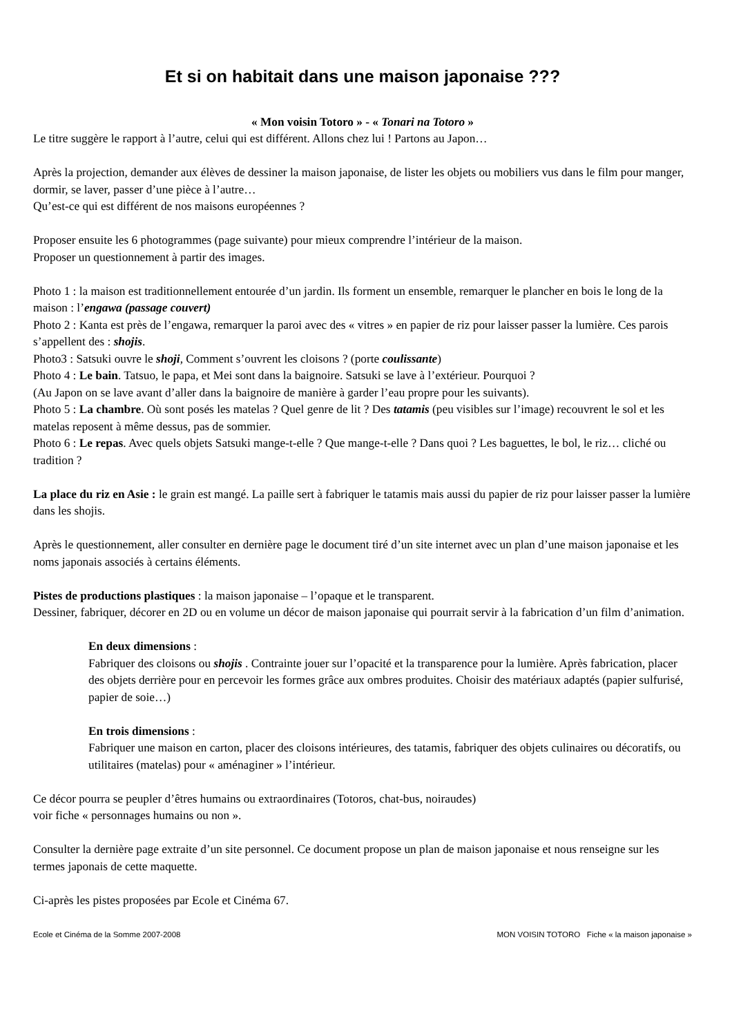Et si on habitait dans une maison japonaise ???
« Mon voisin Totoro » - « Tonari na Totoro »
Le titre suggère le rapport à l’autre, celui qui est différent. Allons chez lui ! Partons au Japon…
Après la projection, demander aux élèves de dessiner la maison japonaise, de lister les objets ou mobiliers vus dans le film pour manger, dormir, se laver, passer d’une pièce à l’autre…
Qu’est-ce qui est différent de nos maisons européennes ?
Proposer ensuite les 6 photogrammes (page suivante) pour mieux comprendre l’intérieur de la maison.
Proposer un questionnement à partir des images.
Photo 1 : la maison est traditionnellement entourée d’un jardin. Ils forment un ensemble, remarquer le plancher en bois le long de la maison : l’engawa (passage couvert)
Photo 2 : Kanta est près de l’engawa, remarquer la paroi avec des « vitres » en papier de riz pour laisser passer la lumière. Ces parois s’appellent des : shojis.
Photo3 : Satsuki ouvre le shoji, Comment s’ouvrent les cloisons ? (porte coulissante)
Photo 4 : Le bain. Tatsuo, le papa, et Mei sont dans la baignoire. Satsuki se lave à l’extérieur. Pourquoi ?
(Au Japon on se lave avant d’aller dans la baignoire de manière à garder l’eau propre pour les suivants).
Photo 5 : La chambre. Où sont posés les matelas ? Quel genre de lit ? Des tatamis (peu visibles sur l’image) recouvrent le sol et les matelas reposent à même dessus, pas de sommier.
Photo 6 : Le repas. Avec quels objets Satsuki mange-t-elle ? Que mange-t-elle ? Dans quoi ? Les baguettes, le bol, le riz… cliché ou tradition ?
La place du riz en Asie : le grain est mangé. La paille sert à fabriquer le tatamis mais aussi du papier de riz pour laisser passer la lumière dans les shojis.
Après le questionnement, aller consulter en dernière page le document tiré d’un site internet avec un plan d’une maison japonaise et les noms japonais associés à certains éléments.
Pistes de productions plastiques : la maison japonaise – l’opaque et le transparent.
Dessiner, fabriquer, décorer en 2D ou en volume un décor de maison japonaise qui pourrait servir à la fabrication d’un film d’animation.
En deux dimensions :
Fabriquer des cloisons ou shojis . Contrainte jouer sur l’opacité et la transparence pour la lumière. Après fabrication, placer des objets derrière pour en percevoir les formes grâce aux ombres produites. Choisir des matériaux adaptés (papier sulfurisé, papier de soie…)
En trois dimensions :
Fabriquer une maison en carton, placer des cloisons intérieures, des tatamis, fabriquer des objets culinaires ou décoratifs, ou utilitaires (matelas) pour « aménaginer » l’intérieur.
Ce décor pourra se peupler d’êtres humains ou extraordinaires (Totoros, chat-bus, noiraudes)
voir fiche « personnages humains ou non ».
Consulter la dernière page extraite d’un site personnel. Ce document propose un plan de maison japonaise et nous renseigne sur les termes japonais de cette maquette.
Ci-après les pistes proposées par Ecole et Cinéma 67.
Ecole et Cinéma de la Somme 2007-2008 MON VOISIN TOTORO Fiche « la maison japonaise »